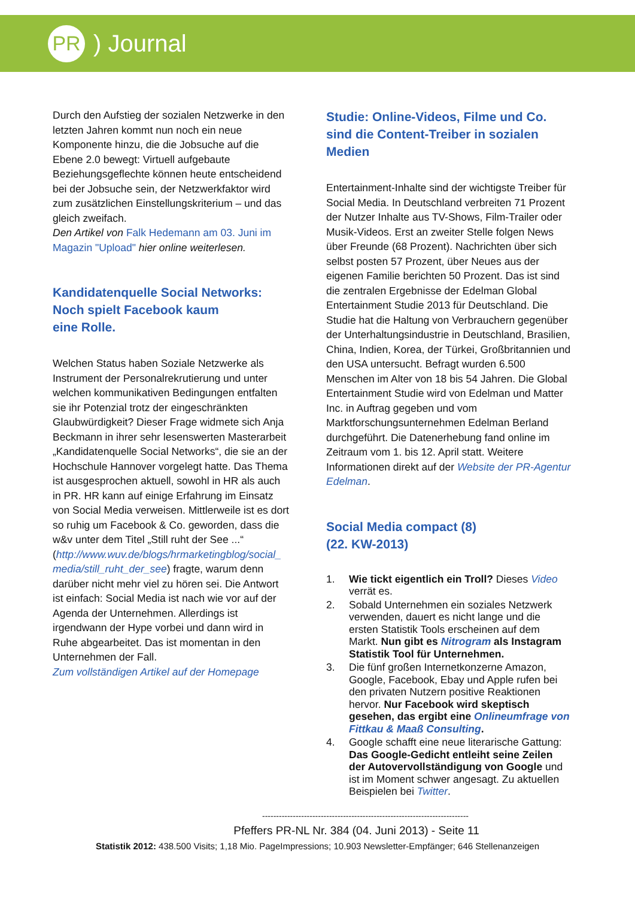PR
) Journal
Durch den Aufstieg der sozialen Netzwerke in den letzten Jahren kommt nun noch ein neue Komponente hinzu, die die Jobsuche auf die Ebene 2.0 bewegt: Virtuell aufgebaute Beziehungsgeflechte können heute entscheidend bei der Jobsuche sein, der Netzwerkfaktor wird zum zusätzlichen Einstellungskriterium – und das gleich zweifach.
Den Artikel von Falk Hedemann am 03. Juni im Magazin "Upload" hier online weiterlesen.
Kandidatenquelle Social Networks: Noch spielt Facebook kaum
eine Rolle.
Welchen Status haben Soziale Netzwerke als Instrument der Personalrekrutierung und unter welchen kommunikativen Bedingungen entfalten sie ihr Potenzial trotz der eingeschränkten Glaubwürdigkeit? Dieser Frage widmete sich Anja Beckmann in ihrer sehr lesenswerten Masterarbeit „Kandidatenquelle Social Networks“, die sie an der Hochschule Hannover vorgelegt hatte. Das Thema ist ausgesprochen aktuell, sowohl in HR als auch in PR. HR kann auf einige Erfahrung im Einsatz von Social Media verweisen. Mittlerweile ist es dort so ruhig um Facebook & Co. geworden, dass die w&v unter dem Titel „Still ruht der See ...“ (http://www.wuv.de/blogs/hrmarketingblog/social_ media/still_ruht_der_see) fragte, warum denn darüber nicht mehr viel zu hören sei. Die Antwort ist einfach: Social Media ist nach wie vor auf der Agenda der Unternehmen. Allerdings ist irgendwann der Hype vorbei und dann wird in Ruhe abgearbeitet. Das ist momentan in den Unternehmen der Fall.
Zum vollständigen Artikel auf der Homepage
Studie: Online-Videos, Filme und Co. sind die Content-Treiber in sozialen Medien
Entertainment-Inhalte sind der wichtigste Treiber für Social Media. In Deutschland verbreiten 71 Prozent der Nutzer Inhalte aus TV-Shows, Film-Trailer oder Musik-Videos. Erst an zweiter Stelle folgen News über Freunde (68 Prozent). Nachrichten über sich selbst posten 57 Prozent, über Neues aus der eigenen Familie berichten 50 Prozent. Das ist sind die zentralen Ergebnisse der Edelman Global Entertainment Studie 2013 für Deutschland. Die Studie hat die Haltung von Verbrauchern gegenüber der Unterhaltungsindustrie in Deutschland, Brasilien, China, Indien, Korea, der Türkei, Großbritannien und den USA untersucht. Befragt wurden 6.500 Menschen im Alter von 18 bis 54 Jahren. Die Global Entertainment Studie wird von Edelman und Matter Inc. in Auftrag gegeben und vom Marktforschungsunternehmen Edelman Berland durchgeführt. Die Datenerhebung fand online im Zeitraum vom 1. bis 12. April statt. Weitere Informationen direkt auf der Website der PR-Agentur Edelman.
Social Media compact (8)
(22. KW-2013)
1. Wie tickt eigentlich ein Troll? Dieses Video verrät es.
2. Sobald Unternehmen ein soziales Netzwerk verwenden, dauert es nicht lange und die ersten Statistik Tools erscheinen auf dem Markt. Nun gibt es Nitrogram als Instagram Statistik Tool für Unternehmen.
3. Die fünf großen Internetkonzerne Amazon, Google, Facebook, Ebay und Apple rufen bei den privaten Nutzern positive Reaktionen hervor. Nur Facebook wird skeptisch gesehen, das ergibt eine Onlineumfrage von Fittkau & Maaß Consulting.
4. Google schafft eine neue literarische Gattung: Das Google-Gedicht entleiht seine Zeilen der Autovervollständigung von Google und ist im Moment schwer angesagt. Zu aktuellen Beispielen bei Twitter.
--------------------------------------------------------------------------
Pfeffers PR-NL Nr. 384 (04. Juni 2013) - Seite 11
Statistik 2012: 438.500 Visits; 1,18 Mio. PageImpressions; 10.903 Newsletter-Empfänger; 646 Stellenanzeigen